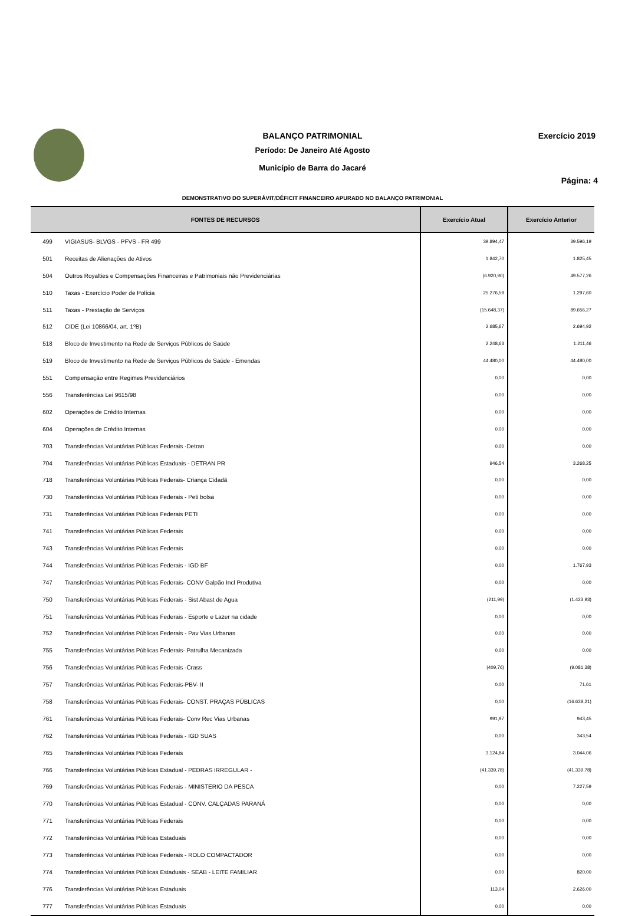BALANÇO PATRIMONIAL
Período: De Janeiro Até Agosto
Município de Barra do Jacaré
Exercício 2019
Página: 4
DEMONSTRATIVO DO SUPERÁVIT/DÉFICIT FINANCEIRO APURADO NO BALANÇO PATRIMONIAL
| FONTES DE RECURSOS | | Exercício Atual | Exercício Anterior |
| --- | --- | --- | --- |
| 499 | VIGIASUS- BLVGS - PFVS - FR 499 | 39.894,47 | 39.596,19 |
| 501 | Receitas de Alienações de Ativos | 1.842,70 | 1.825,45 |
| 504 | Outros Royalties e Compensações Financeiras e Patrimoniais não Previdenciárias | (6.920,90) | 49.577,26 |
| 510 | Taxas - Exercício Poder de Polícia | 25.276,59 | 1.297,60 |
| 511 | Taxas - Prestação de Serviços | (15.648,37) | 89.656,27 |
| 512 | CIDE (Lei 10866/04, art. 1ºB) | 2.685,67 | 2.694,92 |
| 518 | Bloco de Investimento na Rede de Serviços Públicos de Saúde | 2.248,63 | 1.211,46 |
| 519 | Bloco de Investimento na Rede de Serviços Públicos de Saúde - Emendas | 44.480,00 | 44.480,00 |
| 551 | Compensação entre Regimes Previdenciários | 0,00 | 0,00 |
| 556 | Transferências Lei 9615/98 | 0,00 | 0,00 |
| 602 | Operações de Crédito Internas | 0,00 | 0,00 |
| 604 | Operações de Crédito Internas | 0,00 | 0,00 |
| 703 | Transferências Voluntárias Públicas Federais -Detran | 0,00 | 0,00 |
| 704 | Transferências Voluntárias Públicas Estaduais - DETRAN PR | 946,54 | 3.268,25 |
| 718 | Transferências Voluntárias Públicas Federais- Criança Cidadã | 0,00 | 0,00 |
| 730 | Transferências Voluntárias Públicas Federais - Peti bolsa | 0,00 | 0,00 |
| 731 | Transferências Voluntárias Públicas Federais PETI | 0,00 | 0,00 |
| 741 | Transferências Voluntárias Públicas Federais | 0,00 | 0,00 |
| 743 | Transferências Voluntárias Públicas Federais | 0,00 | 0,00 |
| 744 | Transferências Voluntárias Públicas Federais - IGD BF | 0,00 | 1.767,93 |
| 747 | Transferências Voluntárias Públicas Federais- CONV Galpão Incl Produtiva | 0,00 | 0,00 |
| 750 | Transferências Voluntárias Públicas Federais - Sist Abast de Agua | (211,99) | (1.423,93) |
| 751 | Transferências Voluntárias Públicas Federais - Esporte e Lazer na cidade | 0,00 | 0,00 |
| 752 | Transferências Voluntárias Públicas Federais - Pav Vias Urbanas | 0,00 | 0,00 |
| 755 | Transferências Voluntárias Públicas Federais- Patrulha Mecanizada | 0,00 | 0,00 |
| 756 | Transferências Voluntárias Públicas Federais -Crass | (409,76) | (9.081,38) |
| 757 | Transferências Voluntárias Públicas Federais-PBV- II | 0,00 | 71,61 |
| 758 | Transferências Voluntárias Públicas Federais- CONST. PRAÇAS PÚBLICAS | 0,00 | (16.638,21) |
| 761 | Transferências Voluntárias Públicas Federais- Conv Rec Vias Urbanas | 991,97 | 943,45 |
| 762 | Transferências Voluntárias Públicas Federais - IGD SUAS | 0,00 | 343,54 |
| 765 | Transferências Voluntárias Públicas Federais | 3.124,84 | 3.044,06 |
| 766 | Transferências Voluntárias Públicas Estadual - PEDRAS IRREGULAR - | (41.339,78) | (41.339,78) |
| 769 | Transferências Voluntárias Públicas Federais - MINISTERIO DA PESCA | 0,00 | 7.227,59 |
| 770 | Transferências Voluntárias Públicas Estadual - CONV. CALÇADAS PARANÁ | 0,00 | 0,00 |
| 771 | Transferências Voluntárias Públicas Federais | 0,00 | 0,00 |
| 772 | Transferências Voluntárias Públicas Estaduais | 0,00 | 0,00 |
| 773 | Transferências Voluntárias Públicas Federais - ROLO COMPACTADOR | 0,00 | 0,00 |
| 774 | Transferências Voluntárias Públicas Estaduais - SEAB - LEITE FAMILIAR | 0,00 | 820,00 |
| 776 | Transferências Voluntárias Públicas Estaduais | 113,04 | 2.626,00 |
| 777 | Transferências Voluntárias Públicas Estaduais | 0,00 | 0,00 |